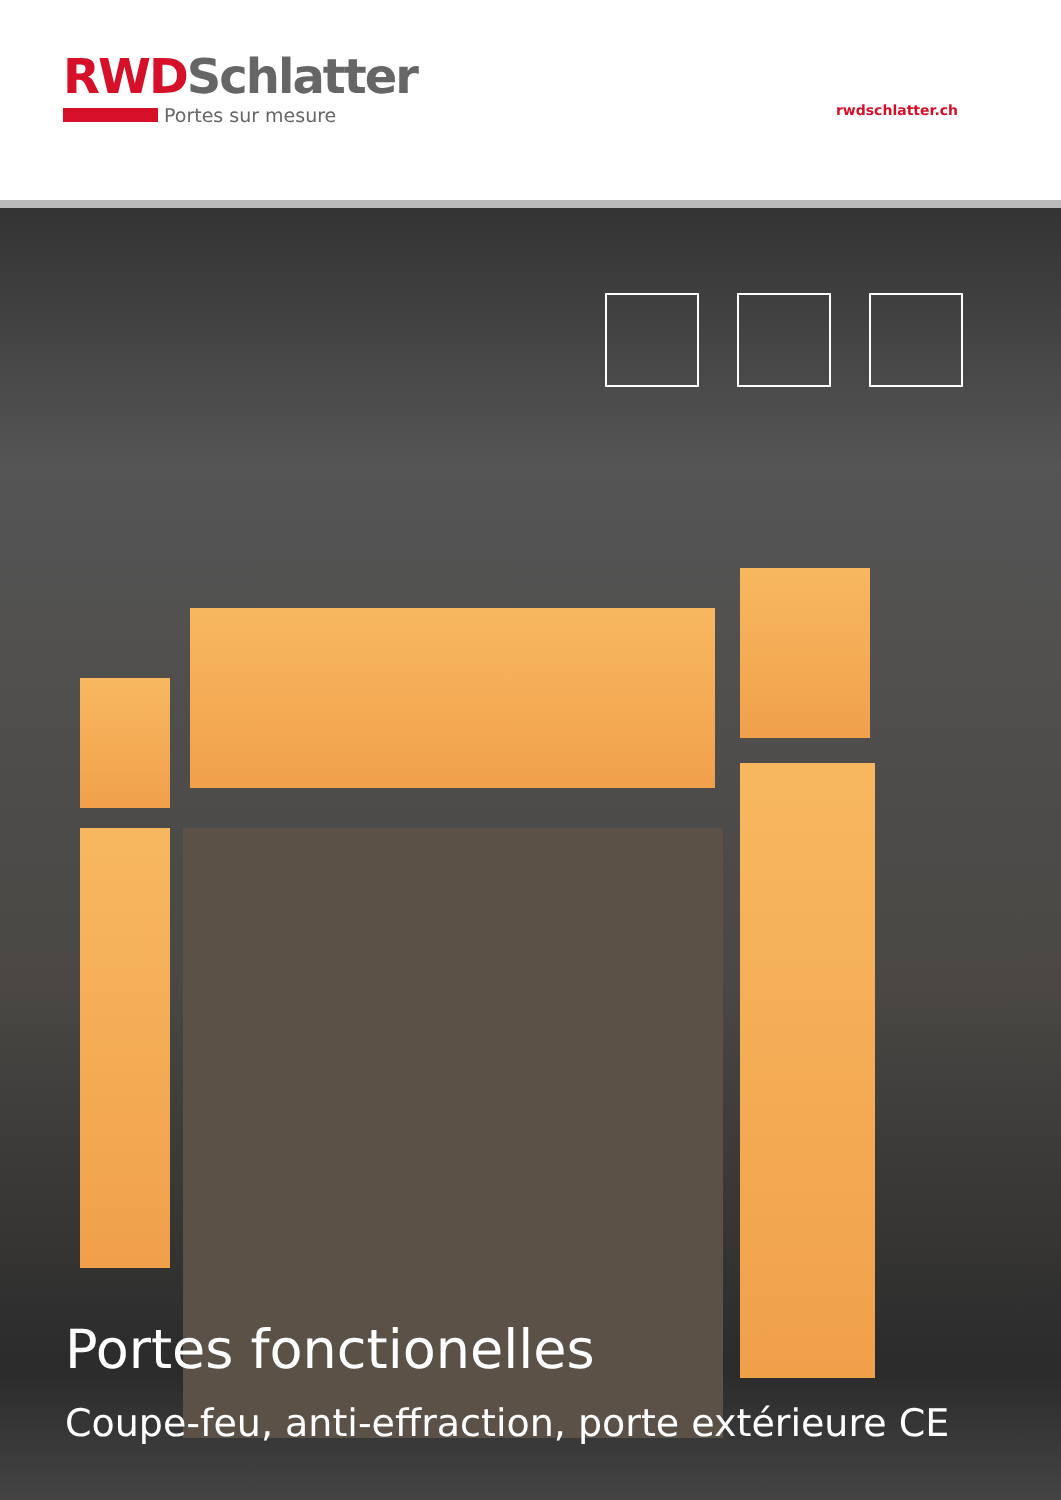RWDSchlatter
Portes sur mesure
rwdschlatter.ch
Portes fonctionelles
Coupe-feu, anti-effraction, porte extérieure CE